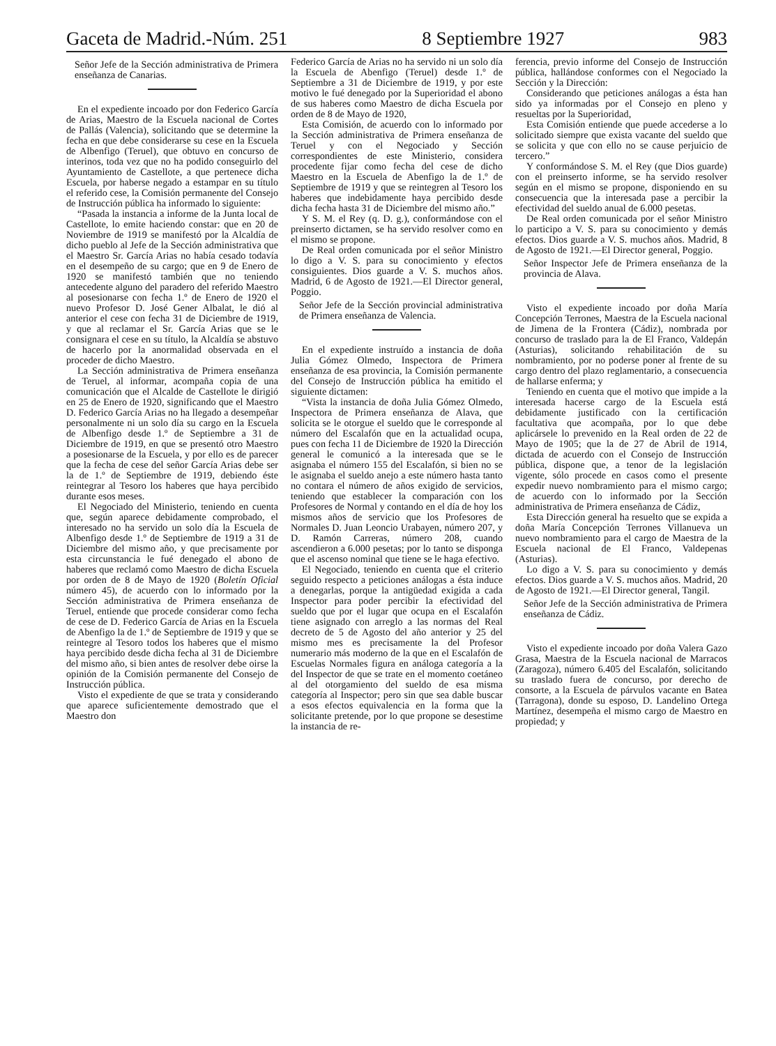Gaceta de Madrid.-Núm. 251 8 Septiembre 1927 983
Señor Jefe de la Sección administrativa de Primera enseñanza de Canarias.
En el expediente incoado por don Federico García de Arias, Maestro de la Escuela nacional de Cortes de Pallás (Valencia), solicitando que se determine la fecha en que debe considerarse su cese en la Escuela de Albenfigo (Teruel), que obtuvo en concurso de interinos, toda vez que no ha podido conseguirlo del Ayuntamiento de Castellote, a que pertenece dicha Escuela, por haberse negado a estampar en su título el referido cese, la Comisión permanente del Consejo de Instrucción pública ha informado lo siguiente:
“Pasada la instancia a informe de la Junta local de Castellote, lo emite haciendo constar: que en 20 de Noviembre de 1919 se manifestó por la Alcaldía de dicho pueblo al Jefe de la Sección administrativa que el Maestro Sr. García Arias no había cesado todavía en el desempeño de su cargo; que en 9 de Enero de 1920 se manifestó también que no teniendo antecedente alguno del paradero del referido Maestro al posesionarse con fecha 1.º de Enero de 1920 el nuevo Profesor D. José Gener Albalat, le dió al anterior el cese con fecha 31 de Diciembre de 1919, y que al reclamar el Sr. García Arias que se le consignara el cese en su título, la Alcaldía se abstuvo de hacerlo por la anormalidad observada en el proceder de dicho Maestro.
La Sección administrativa de Primera enseñanza de Teruel, al informar, acompaña copia de una comunicación que el Alcalde de Castellote le dirigió en 25 de Enero de 1920, significando que el Maestro D. Federico García Arias no ha llegado a desempeñar personalmente ni un solo día su cargo en la Escuela de Albenfigo desde 1.º de Septiembre a 31 de Diciembre de 1919, en que se presentó otro Maestro a posesionarse de la Escuela, y por ello es de parecer que la fecha de cese del señor García Arias debe ser la de 1.º de Septiembre de 1919, debiendo éste reintegrar al Tesoro los haberes que haya percibido durante esos meses.
El Negociado del Ministerio, teniendo en cuenta que, según aparece debidamente comprobado, el interesado no ha servido un solo día la Escuela de Albenfigo desde 1.º de Septiembre de 1919 a 31 de Diciembre del mismo año, y que precisamente por esta circunstancia le fué denegado el abono de haberes que reclamó como Maestro de dicha Escuela por orden de 8 de Mayo de 1920 (Boletín Oficial número 45), de acuerdo con lo informado por la Sección administrativa de Primera enseñanza de Teruel, entiende que procede considerar como fecha de cese de D. Federico García de Arias en la Escuela de Abenfigo la de 1.º de Septiembre de 1919 y que se reintegre al Tesoro todos los haberes que el mismo haya percibido desde dicha fecha al 31 de Diciembre del mismo año, si bien antes de resolver debe oirse la opinión de la Comisión permanente del Consejo de Instrucción pública.
Visto el expediente de que se trata y considerando que aparece suficientemente demostrado que el Maestro don
Federico García de Arias no ha servido ni un solo día la Escuela de Abenfigo (Teruel) desde 1.º de Septiembre a 31 de Diciembre de 1919, y por este motivo le fué denegado por la Superioridad el abono de sus haberes como Maestro de dicha Escuela por orden de 8 de Mayo de 1920,
Esta Comisión, de acuerdo con lo informado por la Sección administrativa de Primera enseñanza de Teruel y con el Negociado y Sección correspondientes de este Ministerio, considera procedente fijar como fecha del cese de dicho Maestro en la Escuela de Abenfigo la de 1.º de Septiembre de 1919 y que se reintegren al Tesoro los haberes que indebidamente haya percibido desde dicha fecha hasta 31 de Diciembre del mismo año.”
Y S. M. el Rey (q. D. g.), conformándose con el preinserto dictamen, se ha servido resolver como en el mismo se propone.
De Real orden comunicada por el señor Ministro lo digo a V. S. para su conocimiento y efectos consiguientes. Dios guarde a V. S. muchos años. Madrid, 6 de Agosto de 1921.—El Director general, Poggio.
Señor Jefe de la Sección provincial administrativa de Primera enseñanza de Valencia.
En el expediente instruído a instancia de doña Julia Gómez Olmedo, Inspectora de Primera enseñanza de esa provincia, la Comisión permanente del Consejo de Instrucción pública ha emitido el siguiente dictamen:
“Vista la instancia de doña Julia Gómez Olmedo, Inspectora de Primera enseñanza de Alava, que solicita se le otorgue el sueldo que le corresponde al número del Escalafón que en la actualidad ocupa, pues con fecha 11 de Diciembre de 1920 la Dirección general le comunicó a la interesada que se le asignaba el número 155 del Escalafón, si bien no se le asignaba el sueldo anejo a este número hasta tanto no contara el número de años exigido de servicios, teniendo que establecer la comparación con los Profesores de Normal y contando en el día de hoy los mismos años de servicio que los Profesores de Normales D. Juan Leoncio Urabayen, número 207, y D. Ramón Carreras, número 208, cuando ascendieron a 6.000 pesetas; por lo tanto se disponga que el ascenso nominal que tiene se le haga efectivo.
El Negociado, teniendo en cuenta que el criterio seguido respecto a peticiones análogas a ésta induce a denegarlas, porque la antigüedad exigida a cada Inspector para poder percibir la efectividad del sueldo que por el lugar que ocupa en el Escalafón tiene asignado con arreglo a las normas del Real decreto de 5 de Agosto del año anterior y 25 del mismo mes es precisamente la del Profesor numerario más moderno de la que en el Escalafón de Escuelas Normales figura en análoga categoría a la del Inspector de que se trate en el momento coetáneo al del otorgamiento del sueldo de esa misma categoría al Inspector; pero sin que sea dable buscar a esos efectos equivalencia en la forma que la solicitante pretende, por lo que propone se desestime la instancia de re-
ferencia, previo informe del Consejo de Instrucción pública, hallándose conformes con el Negociado la Sección y la Dirección:
Considerando que peticiones análogas a ésta han sido ya informadas por el Consejo en pleno y resueltas por la Superioridad,
Esta Comisión entiende que puede accederse a lo solicitado siempre que exista vacante del sueldo que se solicita y que con ello no se cause perjuicio de tercero.”
Y conformándose S. M. el Rey (que Dios guarde) con el preinserto informe, se ha servido resolver según en el mismo se propone, disponiendo en su consecuencia que la interesada pase a percibir la efectividad del sueldo anual de 6.000 pesetas.
De Real orden comunicada por el señor Ministro lo participo a V. S. para su conocimiento y demás efectos. Dios guarde a V. S. muchos años. Madrid, 8 de Agosto de 1921.—El Director general, Poggio.
Señor Inspector Jefe de Primera enseñanza de la provincia de Alava.
Visto el expediente incoado por doña María Concepción Terrones, Maestra de la Escuela nacional de Jimena de la Frontera (Cádiz), nombrada por concurso de traslado para la de El Franco, Valdepán (Asturias), solicitando rehabilitación de su nombramiento, por no poderse poner al frente de su cargo dentro del plazo reglamentario, a consecuencia de hallarse enferma; y
Teniendo en cuenta que el motivo que impide a la interesada hacerse cargo de la Escuela está debidamente justificado con la certificación facultativa que acompaña, por lo que debe aplicársele lo prevenido en la Real orden de 22 de Mayo de 1905; que la de 27 de Abril de 1914, dictada de acuerdo con el Consejo de Instrucción pública, dispone que, a tenor de la legislación vigente, sólo procede en casos como el presente expedir nuevo nombramiento para el mismo cargo; de acuerdo con lo informado por la Sección administrativa de Primera enseñanza de Cádiz,
Esta Dirección general ha resuelto que se expida a doña María Concepción Terrones Villanueva un nuevo nombramiento para el cargo de Maestra de la Escuela nacional de El Franco, Valdepenas (Asturias).
Lo digo a V. S. para su conocimiento y demás efectos. Dios guarde a V. S. muchos años. Madrid, 20 de Agosto de 1921.—El Director general, Tangil.
Señor Jefe de la Sección administrativa de Primera enseñanza de Cádiz.
Visto el expediente incoado por doña Valera Gazo Grasa, Maestra de la Escuela nacional de Marracos (Zaragoza), número 6.405 del Escalafón, solicitando su traslado fuera de concurso, por derecho de consorte, a la Escuela de párvulos vacante en Batea (Tarragona), donde su esposo, D. Landelino Ortega Martínez, desempeña el mismo cargo de Maestro en propiedad; y